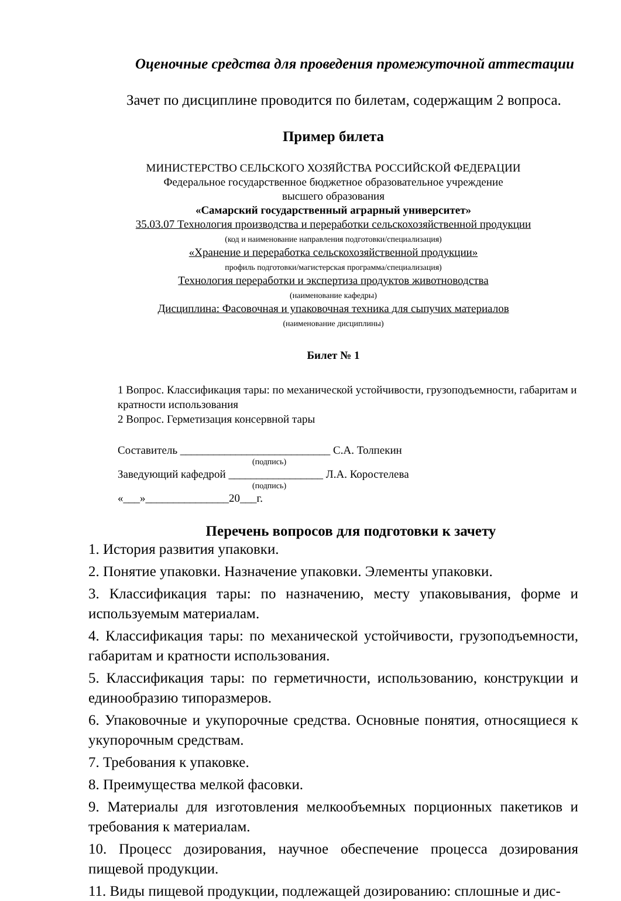Оценочные средства для проведения промежуточной аттестации
Зачет по дисциплине проводится по билетам, содержащим 2 вопроса.
Пример билета
МИНИСТЕРСТВО СЕЛЬСКОГО ХОЗЯЙСТВА РОССИЙСКОЙ ФЕДЕРАЦИИ
Федеральное государственное бюджетное образовательное учреждение
высшего образования
«Самарский государственный аграрный университет»
35.03.07 Технология производства и переработки сельскохозяйственной продукции
(код и наименование направления подготовки/специализация)
«Хранение и переработка сельскохозяйственной продукции»
профиль подготовки/магистерская программа/специализация)
Технология переработки и экспертиза продуктов животноводства
(наименование кафедры)
Дисциплина: Фасовочная и упаковочная техника для сыпучих материалов
(наименование дисциплины)
Билет № 1
1 Вопрос. Классификация тары: по механической устойчивости, грузоподъемности, габаритам и кратности использования
2 Вопрос. Герметизация консервной тары
Составитель ___________________________ С.А. Толпекин
(подпись)
Заведующий кафедрой _________________ Л.А. Коростелева
(подпись)
«___»_______________20___г.
Перечень вопросов для подготовки к зачету
1. История развития упаковки.
2. Понятие упаковки. Назначение упаковки. Элементы упаковки.
3. Классификация тары: по назначению, месту упаковывания, форме и используемым материалам.
4. Классификация тары: по механической устойчивости, грузоподъемности, габаритам и кратности использования.
5. Классификация тары: по герметичности, использованию, конструкции и единообразию типоразмеров.
6. Упаковочные и укупорочные средства. Основные понятия, относящиеся к укупорочным средствам.
7. Требования к упаковке.
8. Преимущества мелкой фасовки.
9. Материалы для изготовления мелкообъемных порционных пакетиков и требования к материалам.
10. Процесс дозирования, научное обеспечение процесса дозирования пищевой продукции.
11. Виды пищевой продукции, подлежащей дозированию: сплошные и дис-